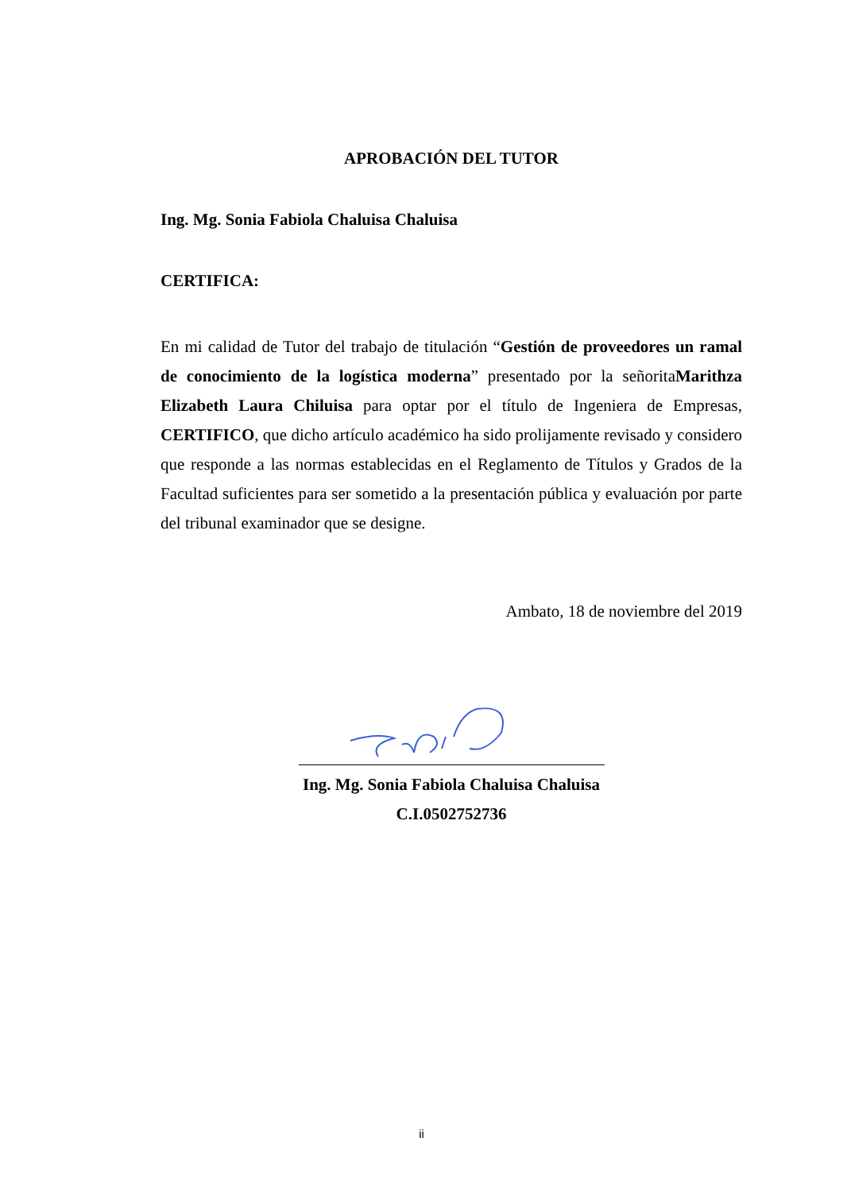APROBACIÓN DEL TUTOR
Ing. Mg. Sonia Fabiola Chaluisa Chaluisa
CERTIFICA:
En mi calidad de Tutor del trabajo de titulación “Gestión de proveedores un ramal de conocimiento de la logística moderna” presentado por la señoritaMarithza Elizabeth Laura Chiluisa para optar por el título de Ingeniera de Empresas, CERTIFICO, que dicho artículo académico ha sido prolijamente revisado y considero que responde a las normas establecidas en el Reglamento de Títulos y Grados de la Facultad suficientes para ser sometido a la presentación pública y evaluación por parte del tribunal examinador que se designe.
Ambato, 18 de noviembre del 2019
Ing. Mg. Sonia Fabiola Chaluisa Chaluisa
C.I.0502752736
ii